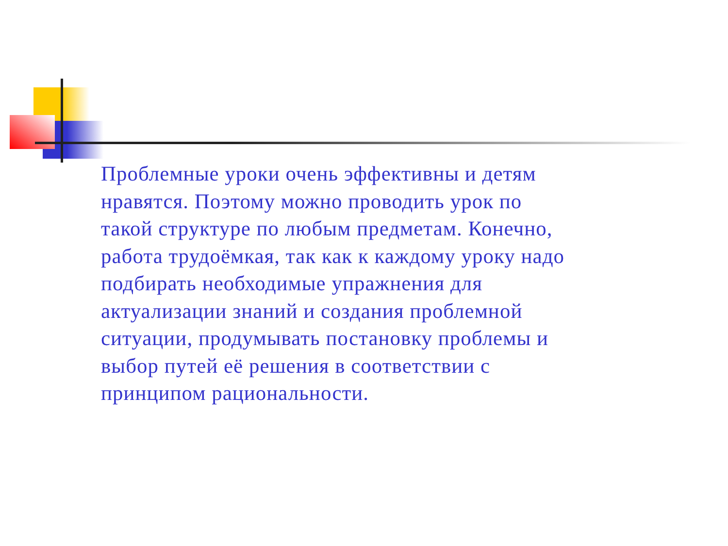Проблемные уроки очень эффективны и детям нравятся. Поэтому можно проводить урок по такой структуре по любым предметам. Конечно, работа трудоёмкая, так как к каждому уроку надо подбирать необходимые упражнения для актуализации знаний и создания проблемной ситуации, продумывать постановку проблемы и выбор путей её решения в соответствии с принципом рациональности.